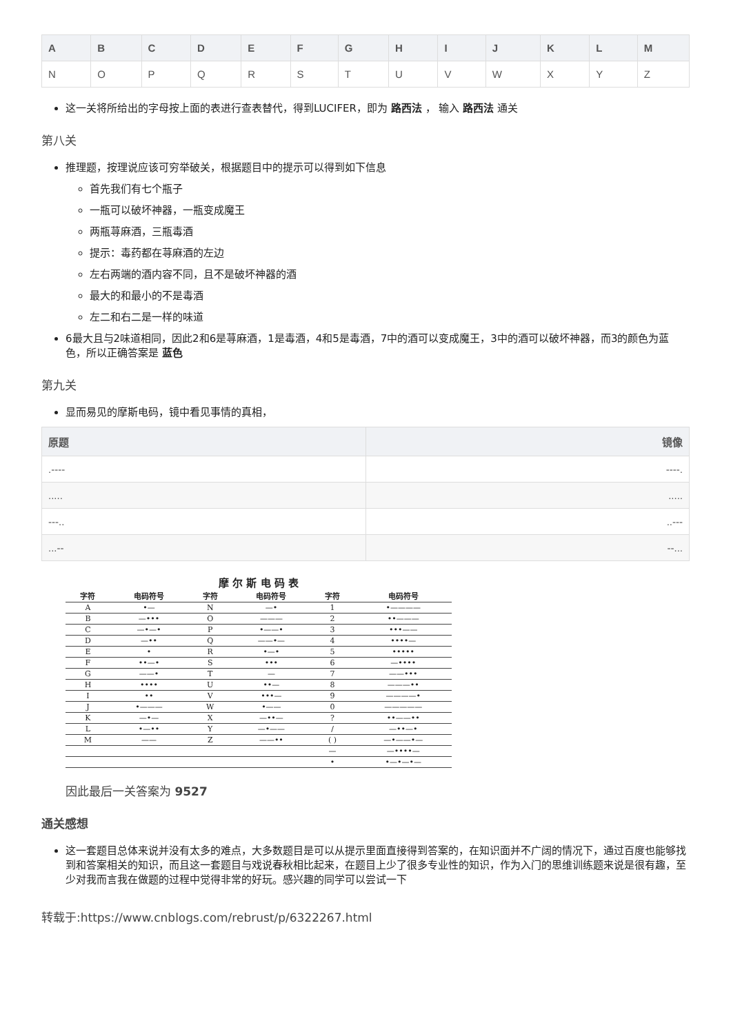| A | B | C | D | E | F | G | H | I | J | K | L | M |
| --- | --- | --- | --- | --- | --- | --- | --- | --- | --- | --- | --- | --- |
| N | O | P | Q | R | S | T | U | V | W | X | Y | Z |
这一关将所给出的字母按上面的表进行查表替代，得到LUCIFER，即为 路西法 ， 输入 路西法 通关
第八关
推理题，按理说应该可穷举破关，根据题目中的提示可以得到如下信息
首先我们有七个瓶子
一瓶可以破坏神器，一瓶变成魔王
两瓶荨麻酒，三瓶毒酒
提示：毒药都在荨麻酒的左边
左右两端的酒内容不同，且不是破坏神器的酒
最大的和最小的不是毒酒
左二和右二是一样的味道
6最大且与2味道相同，因此2和6是荨麻酒，1是毒酒，4和5是毒酒，7中的酒可以变成魔王，3中的酒可以破坏神器，而3的颜色为蓝色，所以正确答案是 蓝色
第九关
显而易见的摩斯电码，镜中看见事情的真相，
| 原题 | 镜像 |
| --- | --- |
| .---- | ----. |
| ..... | ..... |
| ---.. | ..--- |
| ...-- | --... |
摩 尔 斯 电 码 表
| 字符 | 电码符号 | 字符 | 电码符号 | 字符 | 电码符号 |
| --- | --- | --- | --- | --- | --- |
| A | •— | N | —• | 1 | •———— |
| B | —••• | O | ——— | 2 | ••——— |
| C | —•—• | P | •——• | 3 | •••—— |
| D | —•• | Q | ——•— | 4 | ••••— |
| E | • | R | •—• | 5 | ••••• |
| F | ••—• | S | ••• | 6 | —•••• |
| G | ——• | T | — | 7 | ——••• |
| H | •••• | U | ••— | 8 | ———•• |
| I | •• | V | •••— | 9 | ————• |
| J | •——— | W | •—— | 0 | ————— |
| K | —•— | X | —••— | ? | ••——•• |
| L | •—•• | Y | —•—— | / | —••—• |
| M | —— | Z | ——•• | ( ) | —•——•— |
| | | | | — | —••••— |
| | | | | • | •—•—•— |
因此最后一关答案为 9527
通关感想
这一套题目总体来说并没有太多的难点，大多数题目是可以从提示里面直接得到答案的，在知识面并不广阔的情况下，通过百度也能够找到和答案相关的知识，而且这一套题目与戏说春秋相比起来，在题目上少了很多专业性的知识，作为入门的思维训练题来说是很有趣，至少对我而言我在做题的过程中觉得非常的好玩。感兴趣的同学可以尝试一下
转载于:https://www.cnblogs.com/rebrust/p/6322267.html